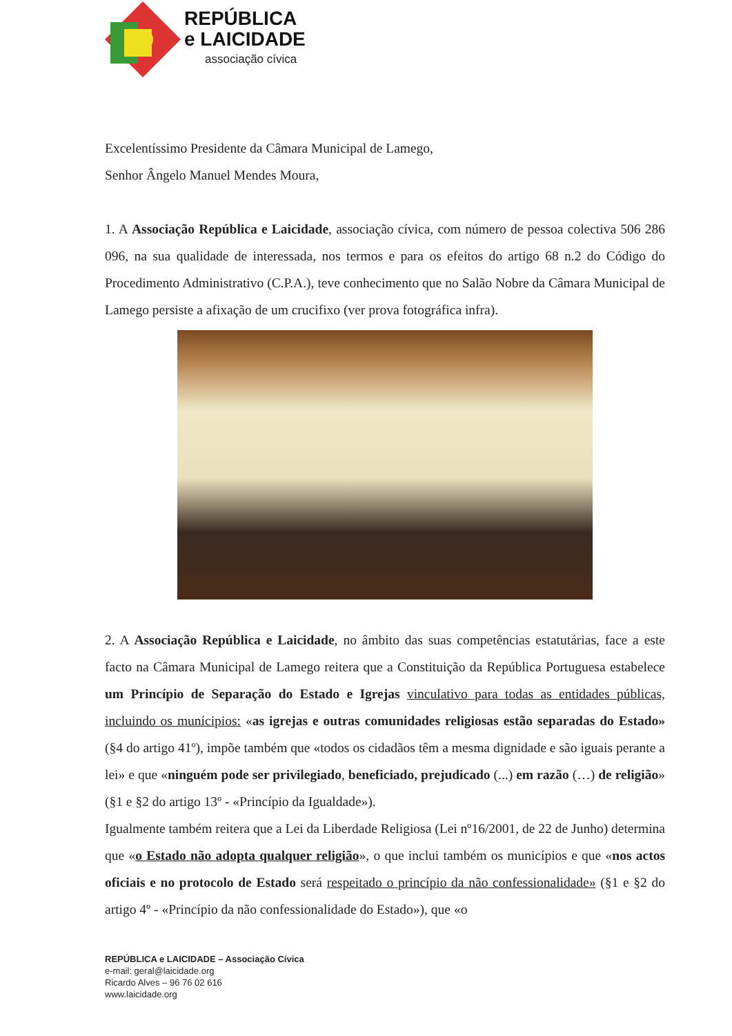REPÚBLICA
e LAICIDADE
associação cívica
Excelentíssimo Presidente da Câmara Municipal de Lamego,
Senhor Ângelo Manuel Mendes Moura,
1. A Associação República e Laicidade, associação cívica, com número de pessoa colectiva 506 286 096, na sua qualidade de interessada, nos termos e para os efeitos do artigo 68 n.2 do Código do Procedimento Administrativo (C.P.A.), teve conhecimento que no Salão Nobre da Câmara Municipal de Lamego persiste a afixação de um crucifixo (ver prova fotográfica infra).
2. A Associação República e Laicidade, no âmbito das suas competências estatutárias, face a este facto na Câmara Municipal de Lamego reitera que a Constituição da República Portuguesa estabelece um Princípio de Separação do Estado e Igrejas vinculativo para todas as entidades públicas, incluindo os munícipios: «as igrejas e outras comunidades religiosas estão separadas do Estado» (§4 do artigo 41º), impõe também que «todos os cidadãos têm a mesma dignidade e são iguais perante a lei» e que «ninguém pode ser privilegiado, beneficiado, prejudicado (...) em razão (…) de religião» (§1 e §2 do artigo 13º - «Princípio da Igualdade»).
Igualmente também reitera que a Lei da Liberdade Religiosa (Lei nº16/2001, de 22 de Junho) determina que «o Estado não adopta qualquer religião», o que inclui também os municípios e que «nos actos oficiais e no protocolo de Estado será respeitado o princípio da não confessionalidade» (§1 e §2 do artigo 4º - «Princípio da não confessionalidade do Estado»), que «o
REPÚBLICA e LAICIDADE – Associação Cívica
e-mail: geral@laicidade.org
Ricardo Alves – 96 76 02 616
www.laicidade.org